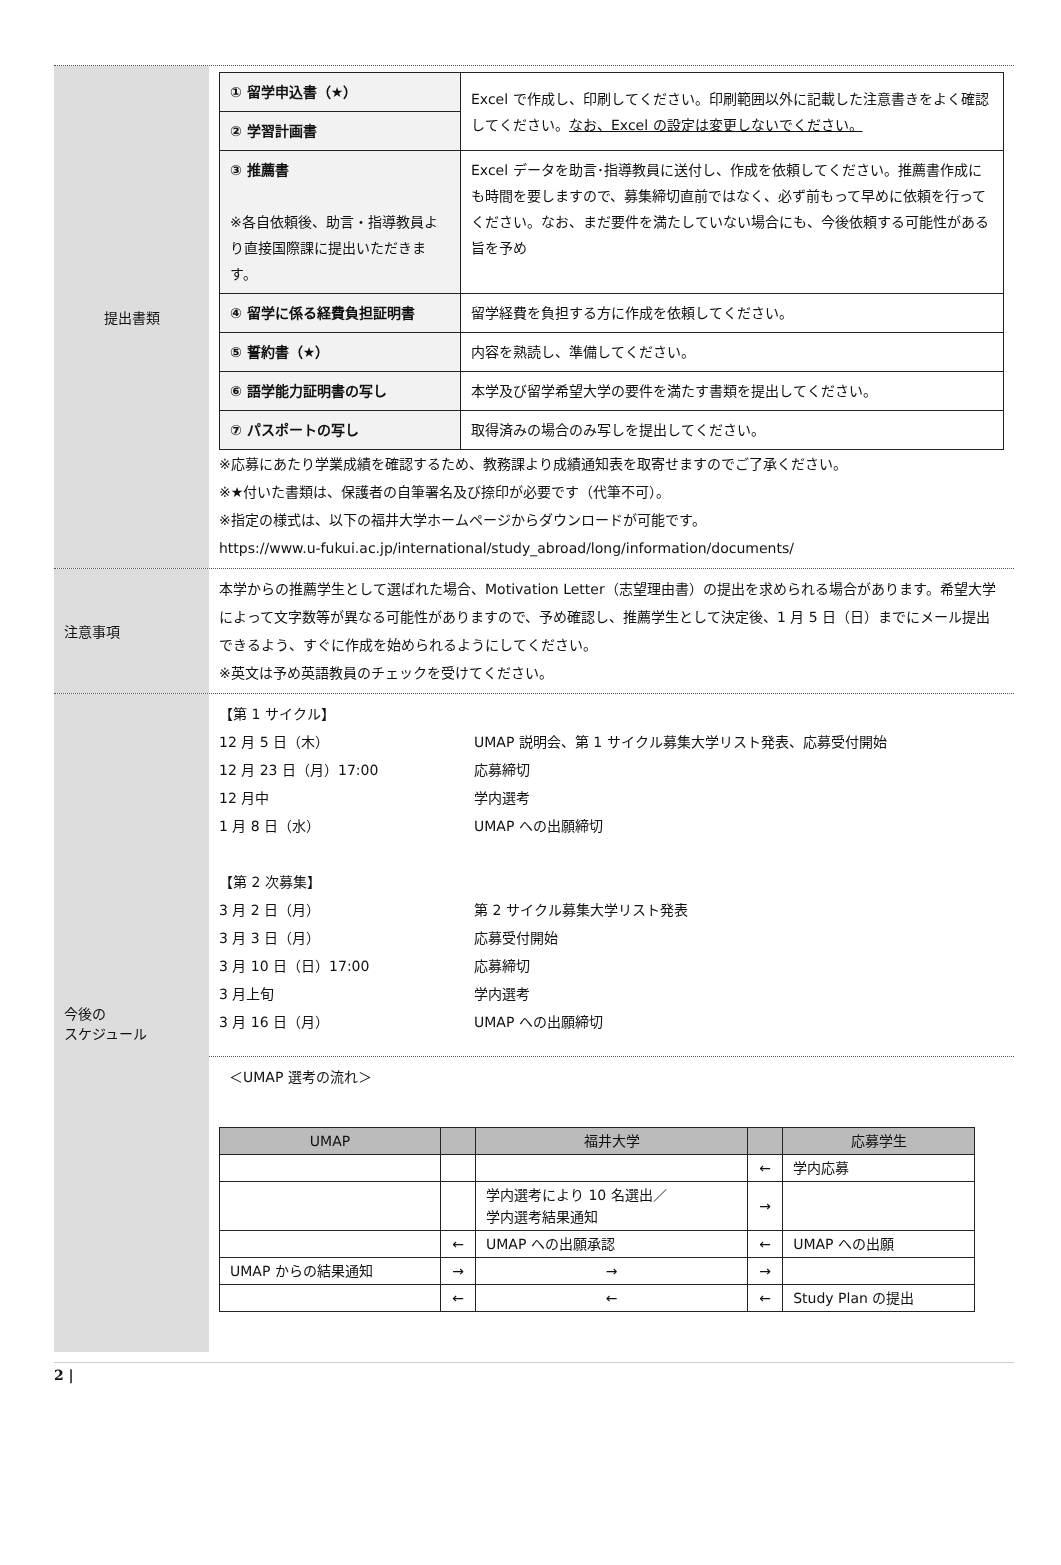提出書類
| ① 留学申込書（★） | Excel で作成し、印刷してください。印刷範囲以外に記載した注意書きをよく確認してください。 なお、Excel の設定は変更しないでください。 |
| ② 学習計画書 | |
| ③ 推薦書 ※各自依頼後、助言・指導教員より直接国際課に提出いただきます。 | Excel データを助言･指導教員に送付し、作成を依頼してください。推薦書作成にも時間を要しますので、募集締切直前ではなく、必ず前もって早めに依頼を行ってください。なお、まだ要件を満たしていない場合にも、今後依頼する可能性がある旨を予め |
| ④ 留学に係る経費負担証明書 | 留学経費を負担する方に作成を依頼してください。 |
| ⑤ 誓約書（★） | 内容を熟読し、準備してください。 |
| ⑥ 語学能力証明書の写し | 本学及び留学希望大学の要件を満たす書類を提出してください。 |
| ⑦ パスポートの写し | 取得済みの場合のみ写しを提出してください。 |
※応募にあたり学業成績を確認するため、教務課より成績通知表を取寄せますのでご了承ください。
※★付いた書類は、保護者の自筆署名及び捺印が必要です（代筆不可）。
※指定の様式は、以下の福井大学ホームページからダウンロードが可能です。
https://www.u-fukui.ac.jp/international/study_abroad/long/information/documents/
注意事項
本学からの推薦学生として選ばれた場合、Motivation Letter（志望理由書）の提出を求められる場合があります。希望大学によって文字数等が異なる可能性がありますので、予め確認し、推薦学生として決定後、1 月 5 日（日）までにメール提出できるよう、すぐに作成を始められるようにしてください。
※英文は予め英語教員のチェックを受けてください。
今後の
スケジュール
【第 1 サイクル】
| 12 月 5 日（木） | UMAP 説明会、第 1 サイクル募集大学リスト発表、応募受付開始 |
| 12 月 23 日（月）17:00 | 応募締切 |
| 12 月中 | 学内選考 |
| 1 月 8 日（水） | UMAP への出願締切 |
【第 2 次募集】
| 3 月 2 日（月） | 第 2 サイクル募集大学リスト発表 |
| 3 月 3 日（月） | 応募受付開始 |
| 3 月 10 日（日）17:00 | 応募締切 |
| 3 月上旬 | 学内選考 |
| 3 月 16 日（月） | UMAP への出願締切 |
＜UMAP 選考の流れ＞
| UMAP | | 福井大学 | | 応募学生 |
| --- | --- | --- | --- | --- |
| | | | ← | 学内応募 |
| | | 学内選考により 10 名選出／ 学内選考結果通知 | → | |
| | ← | UMAP への出願承認 | ← | UMAP への出願 |
| UMAP からの結果通知 | → | → | → | |
| | ← | ← | ← | Study Plan の提出 |
2 |